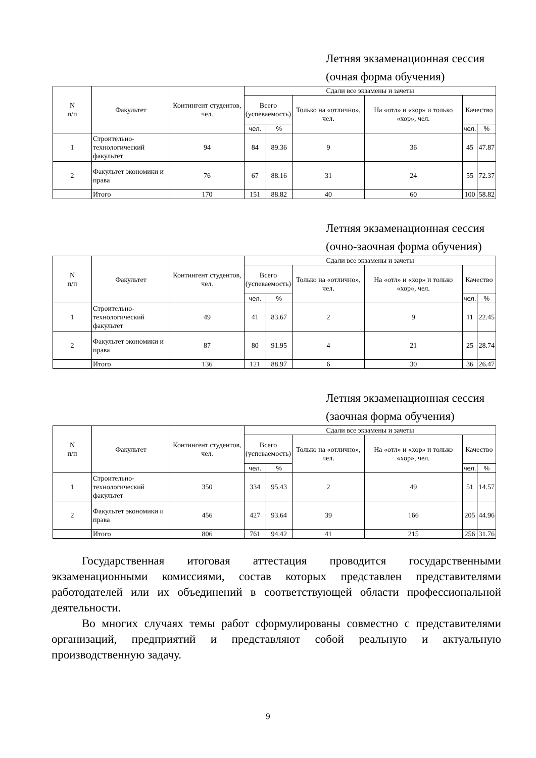Летняя экзаменационная сессия
(очная форма обучения)
| N п/п | Факультет | Контингент студентов, чел. | Сдали все экзамены и зачеты | | | | | |
| --- | --- | --- | --- | --- | --- | --- | --- | --- |
| | | | Всего (успеваемость) | | Только на «отлично», чел. | На «отл» и «хор» и только «хор», чел. | Качество | |
| | | | чел. | % | | | чел. | % |
| 1 | Строительно-технологический факультет | 94 | 84 | 89.36 | 9 | 36 | 45 | 47.87 |
| 2 | Факультет экономики и права | 76 | 67 | 88.16 | 31 | 24 | 55 | 72.37 |
| | Итого | 170 | 151 | 88.82 | 40 | 60 | 100 | 58.82 |
Летняя экзаменационная сессия
(очно-заочная форма обучения)
| N п/п | Факультет | Контингент студентов, чел. | Сдали все экзамены и зачеты | | | | | |
| --- | --- | --- | --- | --- | --- | --- | --- | --- |
| | | | Всего (успеваемость) | | Только на «отлично», чел. | На «отл» и «хор» и только «хор», чел. | Качество | |
| | | | чел. | % | | | чел. | % |
| 1 | Строительно-технологический факультет | 49 | 41 | 83.67 | 2 | 9 | 11 | 22.45 |
| 2 | Факультет экономики и права | 87 | 80 | 91.95 | 4 | 21 | 25 | 28.74 |
| | Итого | 136 | 121 | 88.97 | 6 | 30 | 36 | 26.47 |
Летняя экзаменационная сессия
(заочная форма обучения)
| N п/п | Факультет | Контингент студентов, чел. | Сдали все экзамены и зачеты | | | | | |
| --- | --- | --- | --- | --- | --- | --- | --- | --- |
| | | | Всего (успеваемость) | | Только на «отлично», чел. | На «отл» и «хор» и только «хор», чел. | Качество | |
| | | | чел. | % | | | чел. | % |
| 1 | Строительно-технологический факультет | 350 | 334 | 95.43 | 2 | 49 | 51 | 14.57 |
| 2 | Факультет экономики и права | 456 | 427 | 93.64 | 39 | 166 | 205 | 44.96 |
| | Итого | 806 | 761 | 94.42 | 41 | 215 | 256 | 31.76 |
Государственная итоговая аттестация проводится государственными экзаменационными комиссиями, состав которых представлен представителями работодателей или их объединений в соответствующей области профессиональной деятельности.
Во многих случаях темы работ сформулированы совместно с представителями организаций, предприятий и представляют собой реальную и актуальную производственную задачу.
9